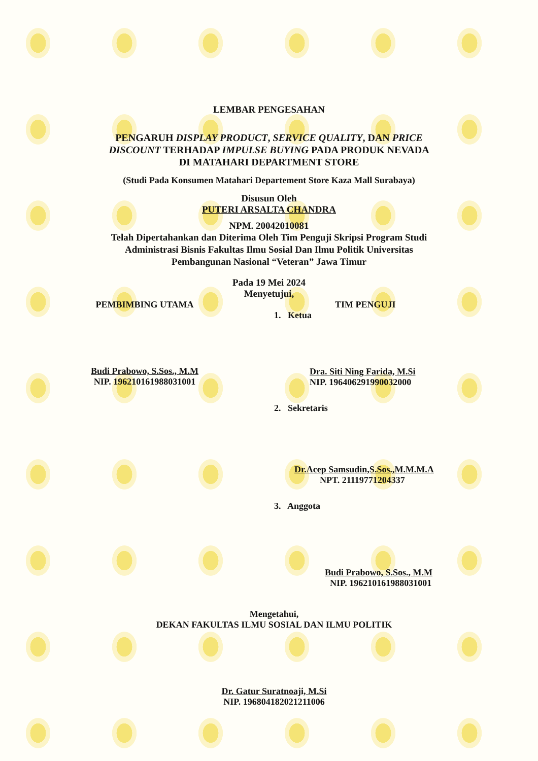LEMBAR PENGESAHAN
PENGARUH DISPLAY PRODUCT, SERVICE QUALITY, DAN PRICE
DISCOUNT TERHADAP IMPULSE BUYING PADA PRODUK NEVADA
DI MATAHARI DEPARTMENT STORE
(Studi Pada Konsumen Matahari Departement Store Kaza Mall Surabaya)
Disusun Oleh
PUTERI ARSALTA CHANDRA
NPM. 20042010081
Telah Dipertahankan dan Diterima Oleh Tim Penguji Skripsi Program Studi
Administrasi Bisnis Fakultas Ilmu Sosial Dan Ilmu Politik Universitas
Pembangunan Nasional “Veteran” Jawa Timur
Pada 19 Mei 2024
Menyetujui,
PEMBIMBING UTAMA
Budi Prabowo, S.Sos., M.M
NIP. 196210161988031001
TIM PENGUJI
1. Ketua
Dra. Siti Ning Farida, M.Si
NIP. 196406291990032000
2. Sekretaris
Dr.Acep Samsudin,S.Sos.,M.M.M.A
NPT. 21119771204337
3. Anggota
Budi Prabowo, S.Sos., M.M
NIP. 196210161988031001
Mengetahui,
DEKAN FAKULTAS ILMU SOSIAL DAN ILMU POLITIK
Dr. Gatur Suratnoaji, M.Si
NIP. 196804182021211006